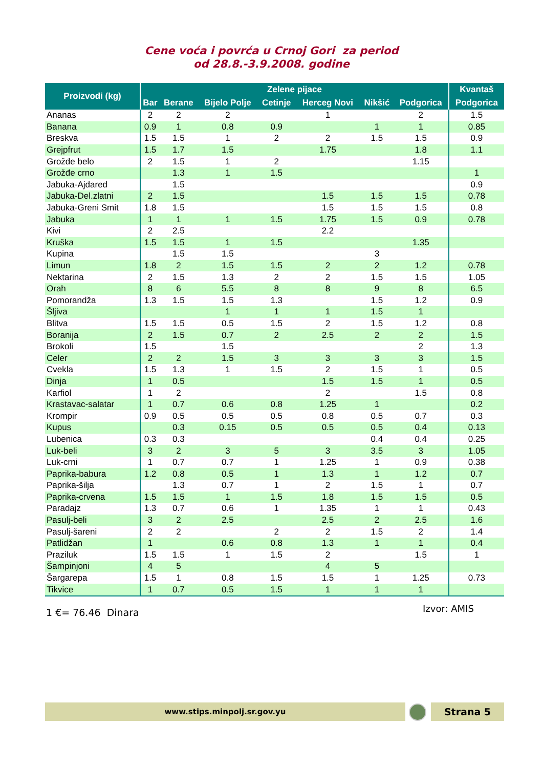Cene voća i povrća u Crnoj Gori za period
od 28.8.-3.9.2008. godine
| Proizvodi (kg) | Zelene pijace | | | | | | | Kvantaš |
| --- | --- | --- | --- | --- | --- | --- | --- | --- |
| | Bar | Berane | Bijelo Polje | Cetinje | Herceg Novi | Nikšić | Podgorica | Podgorica |
| Ananas | 2 | 2 | 2 | | 1 | | 2 | 1.5 |
| Banana | 0.9 | 1 | 0.8 | 0.9 | | 1 | 1 | 0.85 |
| Breskva | 1.5 | 1.5 | 1 | 2 | 2 | 1.5 | 1.5 | 0.9 |
| Grejpfrut | 1.5 | 1.7 | 1.5 | | 1.75 | | 1.8 | 1.1 |
| Grožđe belo | 2 | 1.5 | 1 | 2 | | | 1.15 | |
| Grožđe crno | | 1.3 | 1 | 1.5 | | | | 1 |
| Jabuka-Ajdared | | 1.5 | | | | | | 0.9 |
| Jabuka-Del.zlatni | 2 | 1.5 | | | 1.5 | 1.5 | 1.5 | 0.78 |
| Jabuka-Greni Smit | 1.8 | 1.5 | | | 1.5 | 1.5 | 1.5 | 0.8 |
| Jabuka | 1 | 1 | 1 | 1.5 | 1.75 | 1.5 | 0.9 | 0.78 |
| Kivi | 2 | 2.5 | | | 2.2 | | | |
| Kruška | 1.5 | 1.5 | 1 | 1.5 | | | 1.35 | |
| Kupina | | 1.5 | 1.5 | | | 3 | | |
| Limun | 1.8 | 2 | 1.5 | 1.5 | 2 | 2 | 1.2 | 0.78 |
| Nektarina | 2 | 1.5 | 1.3 | 2 | 2 | 1.5 | 1.5 | 1.05 |
| Orah | 8 | 6 | 5.5 | 8 | 8 | 9 | 8 | 6.5 |
| Pomorandža | 1.3 | 1.5 | 1.5 | 1.3 | | 1.5 | 1.2 | 0.9 |
| Šljiva | | | 1 | 1 | 1 | 1.5 | 1 | |
| Blitva | 1.5 | 1.5 | 0.5 | 1.5 | 2 | 1.5 | 1.2 | 0.8 |
| Boranija | 2 | 1.5 | 0.7 | 2 | 2.5 | 2 | 2 | 1.5 |
| Brokoli | 1.5 | | 1.5 | | | | 2 | 1.3 |
| Celer | 2 | 2 | 1.5 | 3 | 3 | 3 | 3 | 1.5 |
| Cvekla | 1.5 | 1.3 | 1 | 1.5 | 2 | 1.5 | 1 | 0.5 |
| Dinja | 1 | 0.5 | | | 1.5 | 1.5 | 1 | 0.5 |
| Karfiol | 1 | 2 | | | 2 | | 1.5 | 0.8 |
| Krastavac-salatar | 1 | 0.7 | 0.6 | 0.8 | 1.25 | 1 | | 0.2 |
| Krompir | 0.9 | 0.5 | 0.5 | 0.5 | 0.8 | 0.5 | 0.7 | 0.3 |
| Kupus | | 0.3 | 0.15 | 0.5 | 0.5 | 0.5 | 0.4 | 0.13 |
| Lubenica | 0.3 | 0.3 | | | | 0.4 | 0.4 | 0.25 |
| Luk-beli | 3 | 2 | 3 | 5 | 3 | 3.5 | 3 | 1.05 |
| Luk-crni | 1 | 0.7 | 0.7 | 1 | 1.25 | 1 | 0.9 | 0.38 |
| Paprika-babura | 1.2 | 0.8 | 0.5 | 1 | 1.3 | 1 | 1.2 | 0.7 |
| Paprika-šilja | | 1.3 | 0.7 | 1 | 2 | 1.5 | 1 | 0.7 |
| Paprika-crvena | 1.5 | 1.5 | 1 | 1.5 | 1.8 | 1.5 | 1.5 | 0.5 |
| Paradajz | 1.3 | 0.7 | 0.6 | 1 | 1.35 | 1 | 1 | 0.43 |
| Pasulj-beli | 3 | 2 | 2.5 | | 2.5 | 2 | 2.5 | 1.6 |
| Pasulj-šareni | 2 | 2 | | 2 | 2 | 1.5 | 2 | 1.4 |
| Patlidžan | 1 | | 0.6 | 0.8 | 1.3 | 1 | 1 | 0.4 |
| Praziluk | 1.5 | 1.5 | 1 | 1.5 | 2 | | 1.5 | 1 |
| Šampinjoni | 4 | 5 | | | 4 | 5 | | |
| Šargarepa | 1.5 | 1 | 0.8 | 1.5 | 1.5 | 1 | 1.25 | 0.73 |
| Tikvice | 1 | 0.7 | 0.5 | 1.5 | 1 | 1 | 1 | |
1 €= 76.46 Dinara Izvor: AMIS
www.stips.minpolj.sr.gov.yu Strana 5